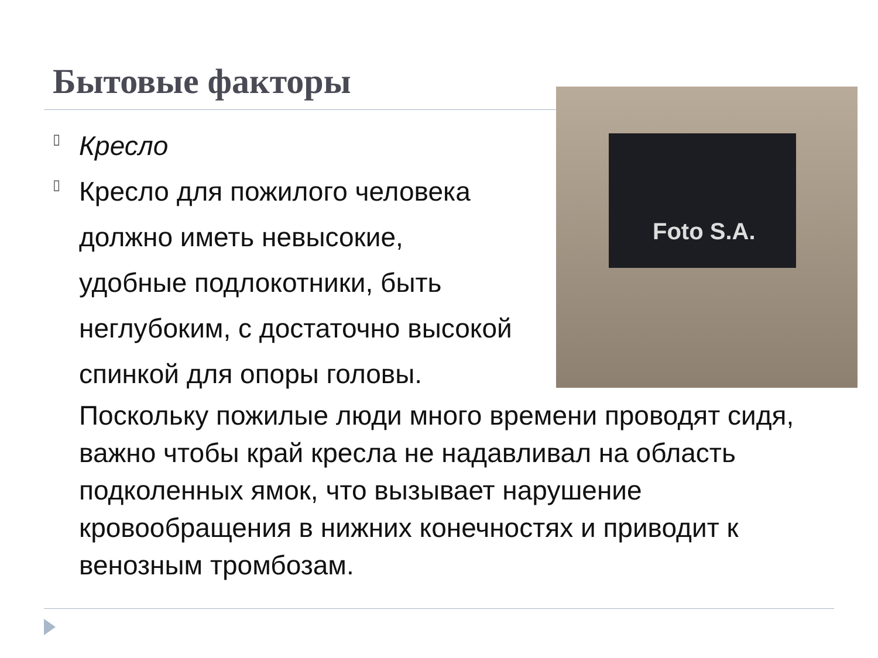Бытовые факторы Foto S.A.
▯
Кресло
▯
Кресло для пожилого человека
должно иметь невысокие,
удобные подлокотники, быть
неглубоким, с достаточно высокой
спинкой для опоры головы.
Поскольку пожилые люди много времени проводят сидя, важно чтобы край кресла не надавливал на область подколенных ямок, что вызывает нарушение кровообращения в нижних конечностях и приводит к венозным тромбозам.